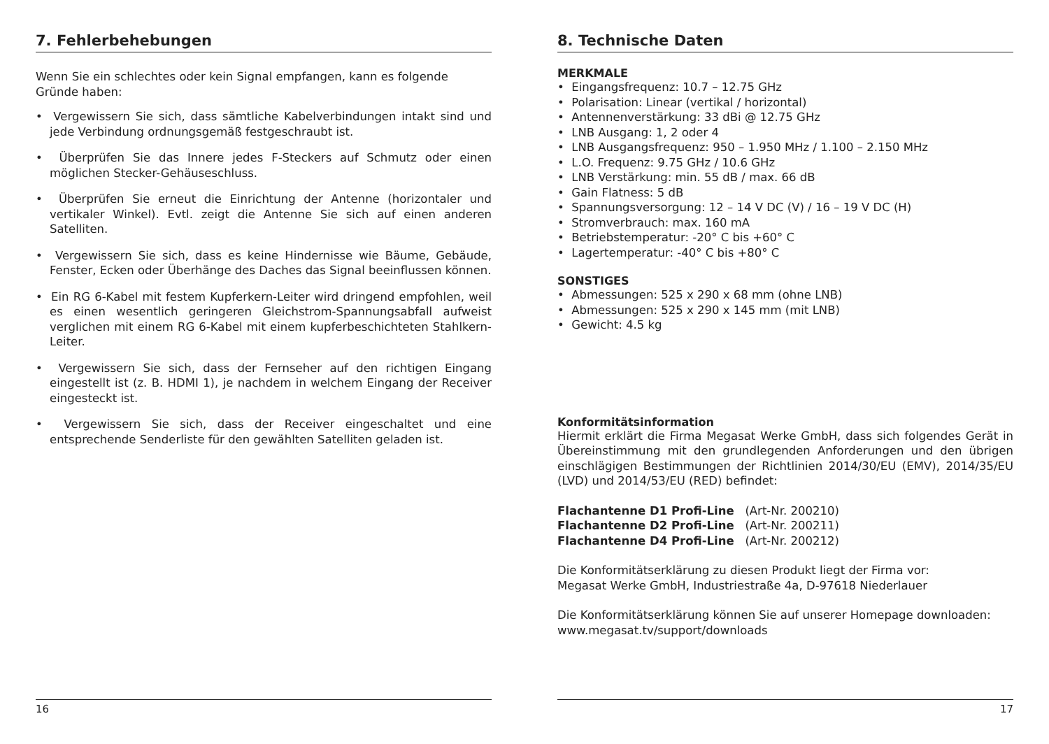7. Fehlerbehebungen
Wenn Sie ein schlechtes oder kein Signal empfangen, kann es folgende Gründe haben:
• Vergewissern Sie sich, dass sämtliche Kabelverbindungen intakt sind und jede Verbindung ordnungsgemäß festgeschraubt ist.
• Überprüfen Sie das Innere jedes F-Steckers auf Schmutz oder einen möglichen Stecker-Gehäuseschluss.
• Überprüfen Sie erneut die Einrichtung der Antenne (horizontaler und vertikaler Winkel). Evtl. zeigt die Antenne Sie sich auf einen anderen Satelliten.
• Vergewissern Sie sich, dass es keine Hindernisse wie Bäume, Gebäude, Fenster, Ecken oder Überhänge des Daches das Signal beeinflussen können.
• Ein RG 6-Kabel mit festem Kupferkern-Leiter wird dringend empfohlen, weil es einen wesentlich geringeren Gleichstrom-Spannungsabfall aufweist verglichen mit einem RG 6-Kabel mit einem kupferbeschichteten Stahlkern-Leiter.
• Vergewissern Sie sich, dass der Fernseher auf den richtigen Eingang eingestellt ist (z. B. HDMI 1), je nachdem in welchem Eingang der Receiver eingesteckt ist.
• Vergewissern Sie sich, dass der Receiver eingeschaltet und eine entsprechende Senderliste für den gewählten Satelliten geladen ist.
16
8. Technische Daten
MERKMALE
• Eingangsfrequenz: 10.7 – 12.75 GHz
• Polarisation: Linear (vertikal / horizontal)
• Antennenverstärkung: 33 dBi @ 12.75 GHz
• LNB Ausgang: 1, 2 oder 4
• LNB Ausgangsfrequenz: 950 – 1.950 MHz / 1.100 – 2.150 MHz
• L.O. Frequenz: 9.75 GHz / 10.6 GHz
• LNB Verstärkung: min. 55 dB / max. 66 dB
• Gain Flatness: 5 dB
• Spannungsversorgung: 12 – 14 V DC (V) / 16 – 19 V DC (H)
• Stromverbrauch: max. 160 mA
• Betriebstemperatur: -20° C bis +60° C
• Lagertemperatur: -40° C bis +80° C
SONSTIGES
• Abmessungen: 525 x 290 x 68 mm (ohne LNB)
• Abmessungen: 525 x 290 x 145 mm (mit LNB)
• Gewicht: 4.5 kg
Konformitätsinformation
Hiermit erklärt die Firma Megasat Werke GmbH, dass sich folgendes Gerät in Übereinstimmung mit den grundlegenden Anforderungen und den übrigen einschlägigen Bestimmungen der Richtlinien 2014/30/EU (EMV), 2014/35/EU (LVD) und 2014/53/EU (RED) befindet:
Flachantenne D1 Profi-Line (Art-Nr. 200210)
Flachantenne D2 Profi-Line (Art-Nr. 200211)
Flachantenne D4 Profi-Line (Art-Nr. 200212)
Die Konformitätserklärung zu diesen Produkt liegt der Firma vor:
Megasat Werke GmbH, Industriestraße 4a, D-97618 Niederlauer
Die Konformitätserklärung können Sie auf unserer Homepage downloaden:
www.megasat.tv/support/downloads
17